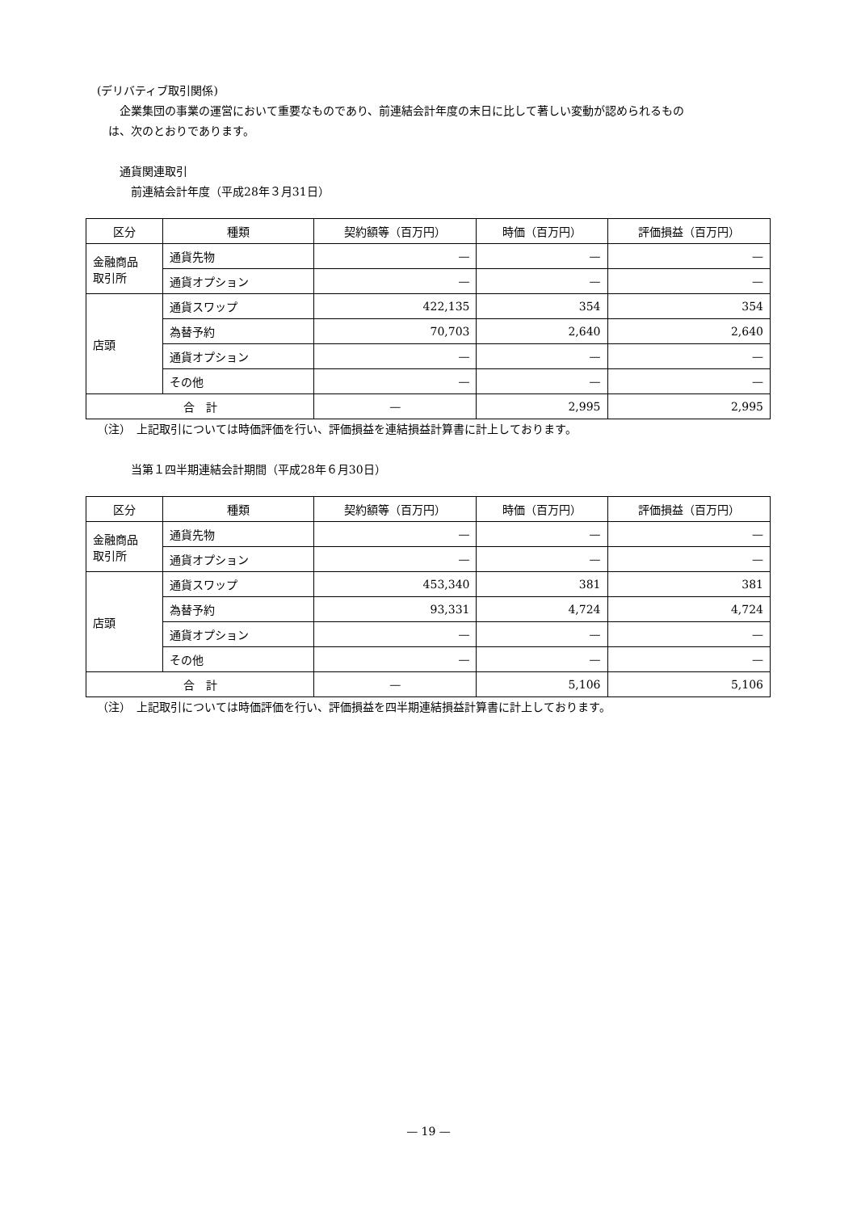(デリバティブ取引関係)
企業集団の事業の運営において重要なものであり、前連結会計年度の末日に比して著しい変動が認められるもの
は、次のとおりであります。
通貨関連取引
前連結会計年度（平成28年３月31日）
| 区分 | 種類 | 契約額等（百万円） | 時価（百万円） | 評価損益（百万円） |
| --- | --- | --- | --- | --- |
| 金融商品 取引所 | 通貨先物 | — | — | — |
| | 通貨オプション | — | — | — |
| 店頭 | 通貨スワップ | 422,135 | 354 | 354 |
| | 為替予約 | 70,703 | 2,640 | 2,640 |
| | 通貨オプション | — | — | — |
| | その他 | — | — | — |
| 合 計 | | — | 2,995 | 2,995 |
（注）　上記取引については時価評価を行い、評価損益を連結損益計算書に計上しております。
当第１四半期連結会計期間（平成28年６月30日）
| 区分 | 種類 | 契約額等（百万円） | 時価（百万円） | 評価損益（百万円） |
| --- | --- | --- | --- | --- |
| 金融商品 取引所 | 通貨先物 | — | — | — |
| | 通貨オプション | — | — | — |
| 店頭 | 通貨スワップ | 453,340 | 381 | 381 |
| | 為替予約 | 93,331 | 4,724 | 4,724 |
| | 通貨オプション | — | — | — |
| | その他 | — | — | — |
| 合 計 | | — | 5,106 | 5,106 |
（注）　上記取引については時価評価を行い、評価損益を四半期連結損益計算書に計上しております。
— 19 —